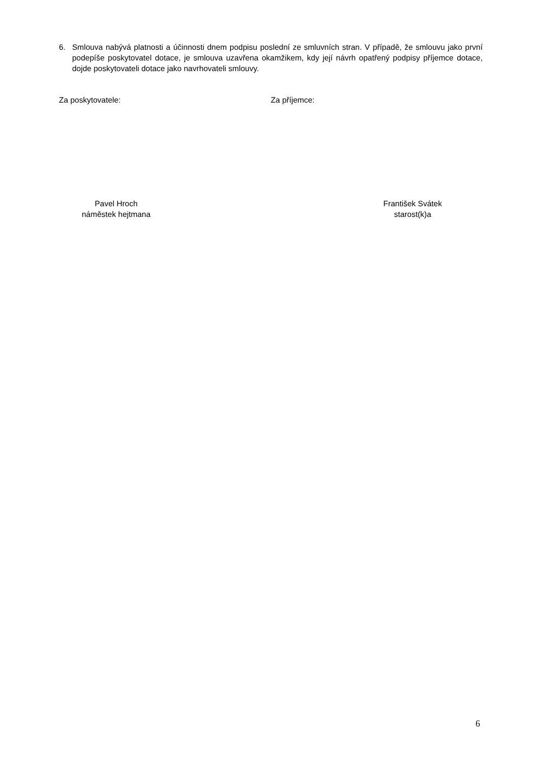6. Smlouva nabývá platnosti a účinnosti dnem podpisu poslední ze smluvních stran. V případě, že smlouvu jako první podepíše poskytovatel dotace, je smlouva uzavřena okamžikem, kdy její návrh opatřený podpisy příjemce dotace, dojde poskytovateli dotace jako navrhovateli smlouvy.
Za poskytovatele: Za příjemce:
Pavel Hroch
náměstek hejtmana
František Svátek
starost(k)a
6